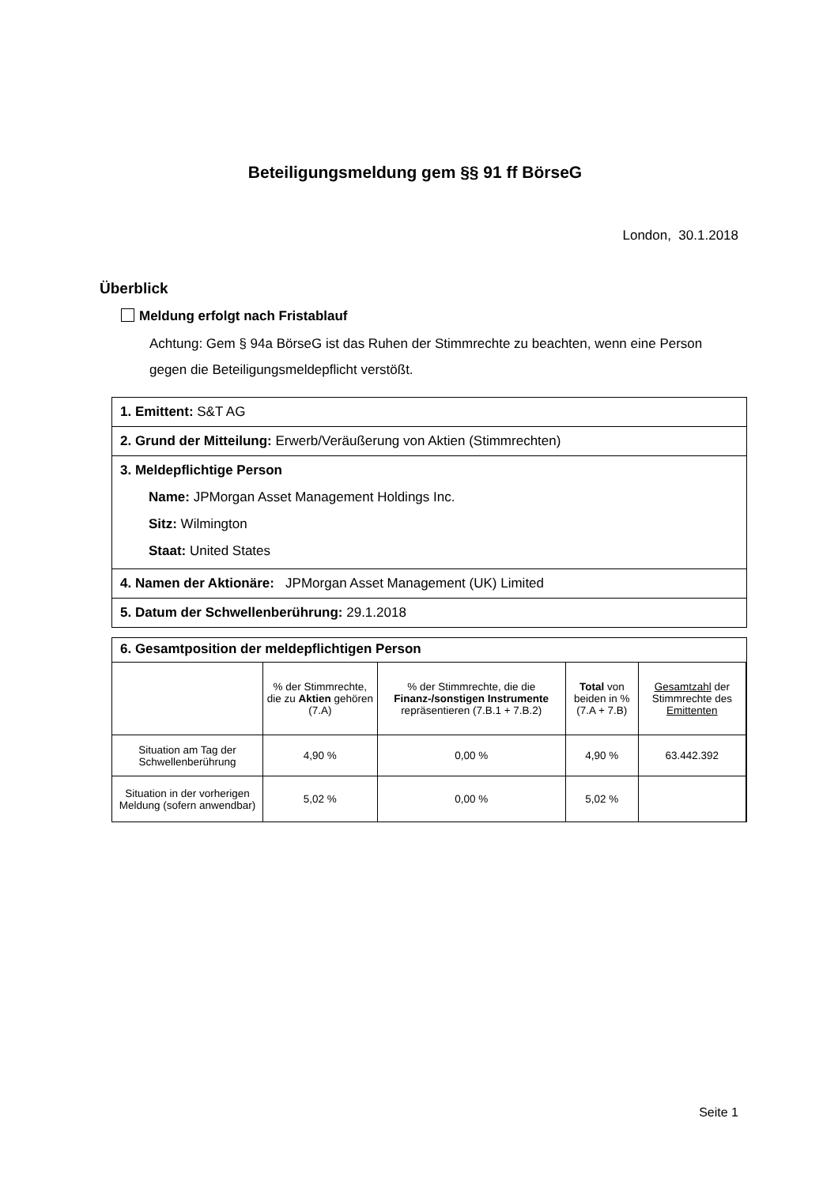Beteiligungsmeldung gem §§ 91 ff BörseG
London, 30.1.2018
Überblick
Meldung erfolgt nach Fristablauf
Achtung: Gem § 94a BörseG ist das Ruhen der Stimmrechte zu beachten, wenn eine Person gegen die Beteiligungsmeldepflicht verstößt.
1. Emittent: S&T AG
2. Grund der Mitteilung: Erwerb/Veräußerung von Aktien (Stimmrechten)
3. Meldepflichtige Person
Name: JPMorgan Asset Management Holdings Inc.
Sitz: Wilmington
Staat: United States
4. Namen der Aktionäre: JPMorgan Asset Management (UK) Limited
5. Datum der Schwellenberührung: 29.1.2018
6. Gesamtposition der meldepflichtigen Person
| | % der Stimmrechte, die zu Aktien gehören (7.A) | % der Stimmrechte, die die Finanz-/sonstigen Instrumente repräsentieren (7.B.1 + 7.B.2) | Total von beiden in % (7.A + 7.B) | Gesamtzahl der Stimmrechte des Emittenten |
| --- | --- | --- | --- | --- |
| Situation am Tag der Schwellenberührung | 4,90 % | 0,00 % | 4,90 % | 63.442.392 |
| Situation in der vorherigen Meldung (sofern anwendbar) | 5,02 % | 0,00 % | 5,02 % | |
Seite 1